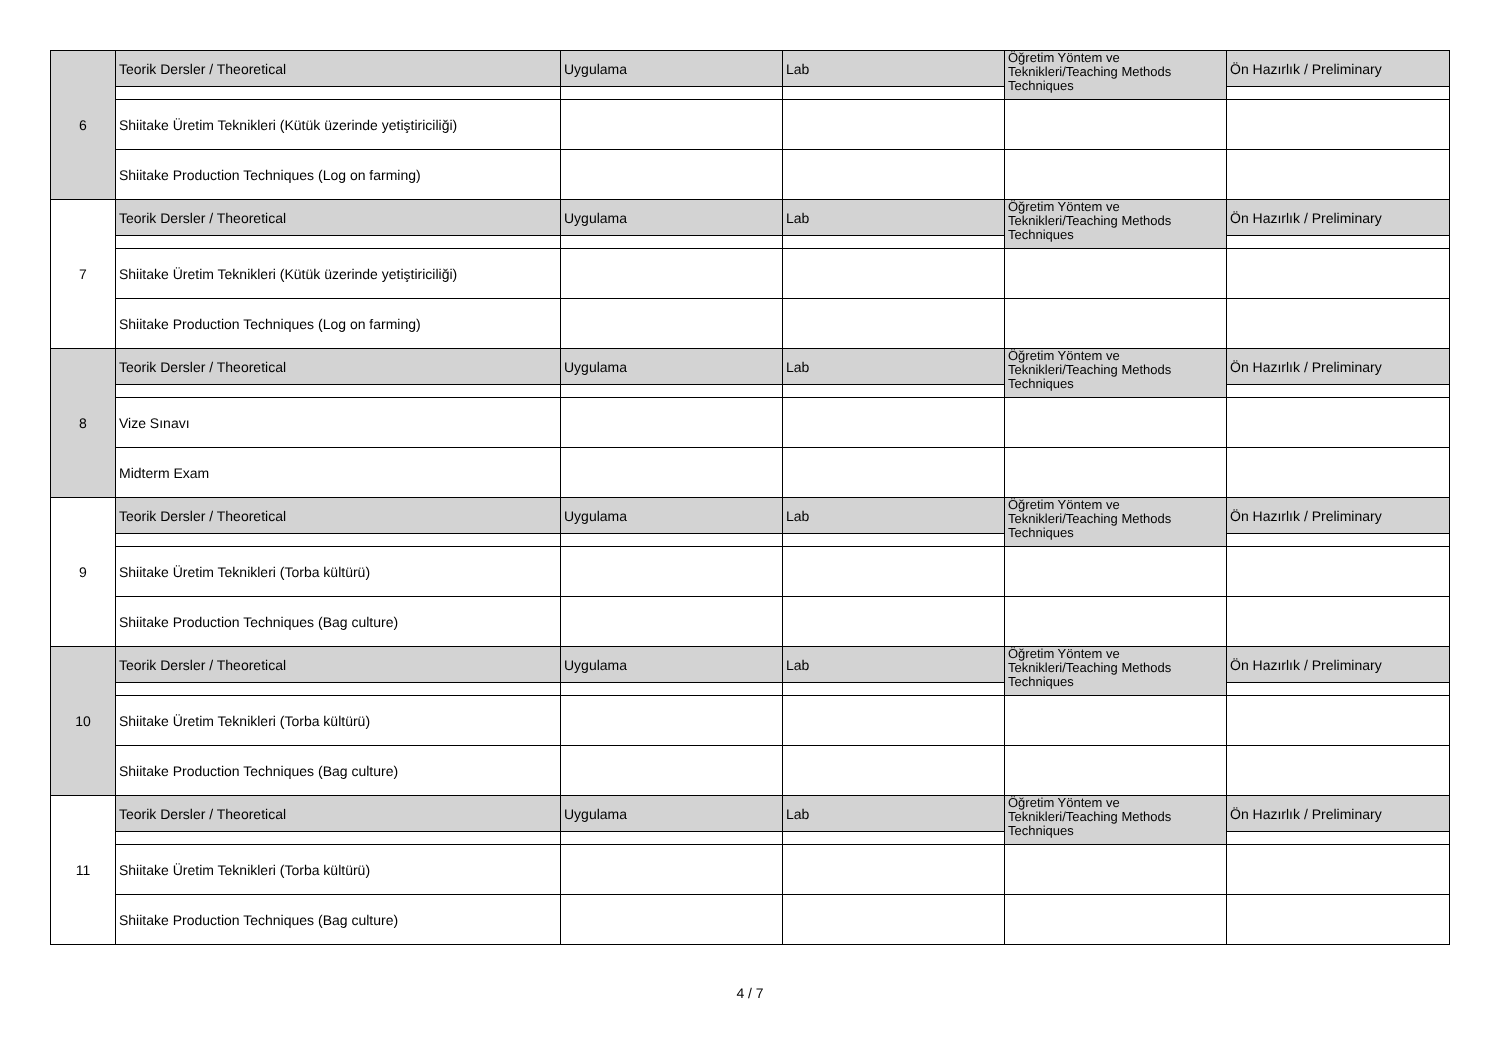| 6 | Teorik Dersler / Theoretical | Uygulama | Lab | Öğretim Yöntem ve Teknikleri/Teaching Methods Techniques | Ön Hazırlık / Preliminary |
| | Shiitake Üretim Teknikleri (Kütük üzerinde yetiştiriciliği) | | | | |
| | Shiitake Production Techniques (Log on farming) | | | | |
| 7 | Teorik Dersler / Theoretical | Uygulama | Lab | Öğretim Yöntem ve Teknikleri/Teaching Methods Techniques | Ön Hazırlık / Preliminary |
| | Shiitake Üretim Teknikleri (Kütük üzerinde yetiştiriciliği) | | | | |
| | Shiitake Production Techniques (Log on farming) | | | | |
| 8 | Teorik Dersler / Theoretical | Uygulama | Lab | Öğretim Yöntem ve Teknikleri/Teaching Methods Techniques | Ön Hazırlık / Preliminary |
| | Vize Sınavı | | | | |
| | Midterm Exam | | | | |
| 9 | Teorik Dersler / Theoretical | Uygulama | Lab | Öğretim Yöntem ve Teknikleri/Teaching Methods Techniques | Ön Hazırlık / Preliminary |
| | Shiitake Üretim Teknikleri (Torba kültürü) | | | | |
| | Shiitake Production Techniques (Bag culture) | | | | |
| 10 | Teorik Dersler / Theoretical | Uygulama | Lab | Öğretim Yöntem ve Teknikleri/Teaching Methods Techniques | Ön Hazırlık / Preliminary |
| | Shiitake Üretim Teknikleri (Torba kültürü) | | | | |
| | Shiitake Production Techniques (Bag culture) | | | | |
| 11 | Teorik Dersler / Theoretical | Uygulama | Lab | Öğretim Yöntem ve Teknikleri/Teaching Methods Techniques | Ön Hazırlık / Preliminary |
| | Shiitake Üretim Teknikleri (Torba kültürü) | | | | |
| | Shiitake Production Techniques (Bag culture) | | | | |
4 / 7